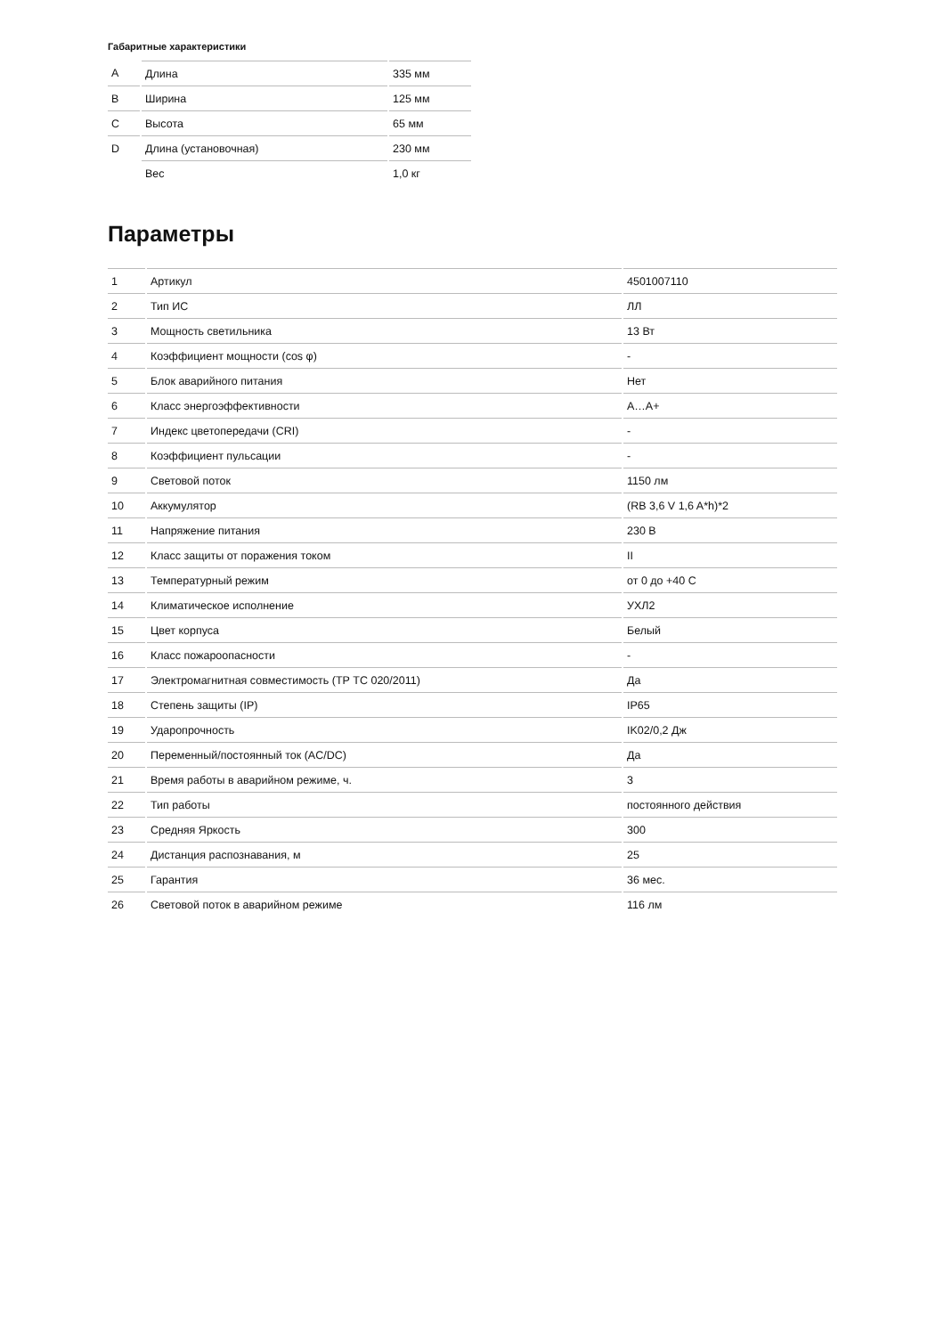Габаритные характеристики
| A | Длина | 335 мм |
| B | Ширина | 125 мм |
| C | Высота | 65 мм |
| D | Длина (установочная) | 230 мм |
| | Вес | 1,0 кг |
Параметры
| 1 | Артикул | 4501007110 |
| 2 | Тип ИС | ЛЛ |
| 3 | Мощность светильника | 13 Вт |
| 4 | Коэффициент мощности (cos φ) | - |
| 5 | Блок аварийного питания | Нет |
| 6 | Класс энергоэффективности | A…A+ |
| 7 | Индекс цветопередачи (CRI) | - |
| 8 | Коэффициент пульсации | - |
| 9 | Световой поток | 1150 лм |
| 10 | Аккумулятор | (RB 3,6 V 1,6 A*h)*2 |
| 11 | Напряжение питания | 230 В |
| 12 | Класс защиты от поражения током | II |
| 13 | Температурный режим | от 0 до +40 C |
| 14 | Климатическое исполнение | УХЛ2 |
| 15 | Цвет корпуса | Белый |
| 16 | Класс пожароопасности | - |
| 17 | Электромагнитная совместимость (ТР ТС 020/2011) | Да |
| 18 | Степень защиты (IP) | IP65 |
| 19 | Ударопрочность | IK02/0,2 Дж |
| 20 | Переменный/постоянный ток (AC/DC) | Да |
| 21 | Время работы в аварийном режиме, ч. | 3 |
| 22 | Тип работы | постоянного действия |
| 23 | Средняя Яркость | 300 |
| 24 | Дистанция распознавания, м | 25 |
| 25 | Гарантия | 36 мес. |
| 26 | Световой поток в аварийном режиме | 116 лм |